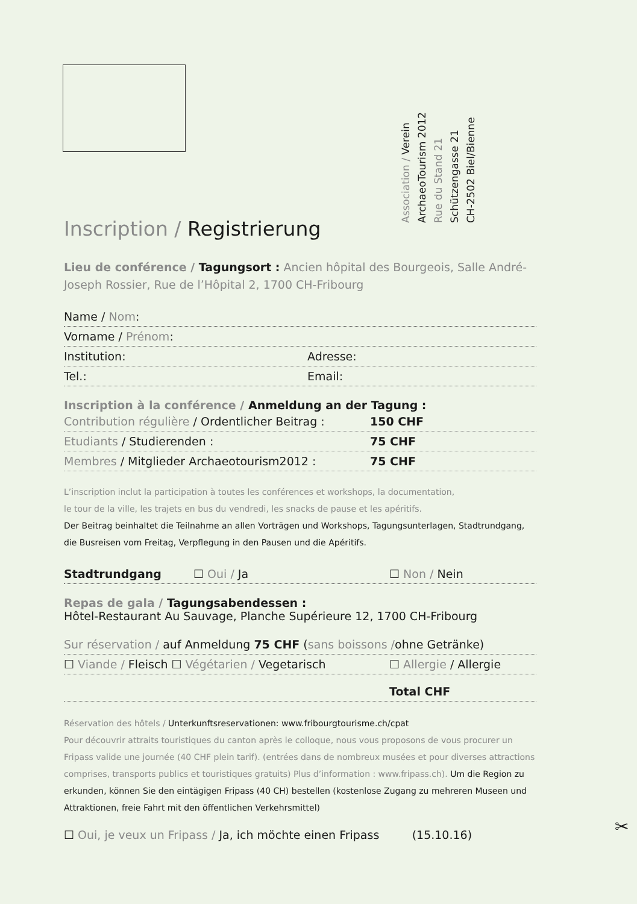Association / Verein
ArchaeoTourism 2012
Rue du Stand 21
Schützengasse 21
CH-2502 Biel/Bienne
Inscription / Registrierung
Lieu de conférence / Tagungsort : Ancien hôpital des Bourgeois, Salle André-Joseph Rossier, Rue de l’Hôpital 2, 1700 CH-Fribourg
Name / Nom:
Vorname / Prénom:
Institution: Adresse:
Tel.: Email:
Inscription à la conférence / Anmeldung an der Tagung :
Contribution régulière / Ordentlicher Beitrag : 150 CHF
Etudiants / Studierenden : 75 CHF
Membres / Mitglieder Archaeotourism2012 : 75 CHF
L’inscription inclut la participation à toutes les conférences et workshops, la documentation,
le tour de la ville, les trajets en bus du vendredi, les snacks de pause et les apéritifs.
Der Beitrag beinhaltet die Teilnahme an allen Vorträgen und Workshops, Tagungsunterlagen, Stadtrundgang, die Busreisen vom Freitag, Verpflegung in den Pausen und die Apéritifs.
Stadtrundgang ☐ Oui / Ja ☐ Non / Nein
Repas de gala / Tagungsabendessen :
Hôtel-Restaurant Au Sauvage, Planche Supérieure 12, 1700 CH-Fribourg
Sur réservation / auf Anmeldung 75 CHF (sans boissons /ohne Getränke)
☐ Viande / Fleisch ☐ Végétarien / Vegetarisch ☐ Allergie / Allergie
Total CHF
Réservation des hôtels / Unterkunftsreservationen: www.fribourgtourisme.ch/cpat
Pour découvrir attraits touristiques du canton après le colloque, nous vous proposons de vous procurer un Fripass valide une journée (40 CHF plein tarif). (entrées dans de nombreux musées et pour diverses attractions comprises, transports publics et touristiques gratuits) Plus d’information : www.fripass.ch). Um die Region zu erkunden, können Sie den eintägigen Fripass (40 CH) bestellen (kostenlose Zugang zu mehreren Museen und Attraktionen, freie Fahrt mit den öffentlichen Verkehrsmittel)
☐ Oui, je veux un Fripass / Ja, ich möchte einen Fripass (15.10.16)
✂